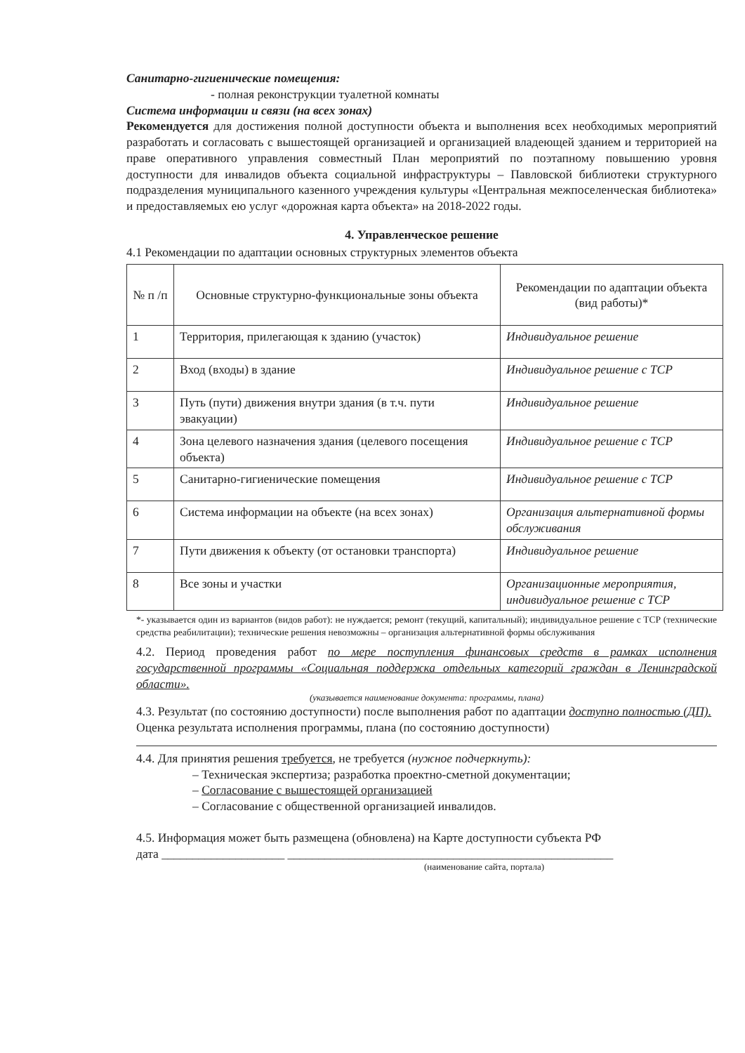Санитарно-гигиенические помещения:
- полная реконструкции туалетной комнаты
Система информации и связи (на всех зонах)
Рекомендуется для достижения полной доступности объекта и выполнения всех необходимых мероприятий разработать и согласовать с вышестоящей организацией и организацией владеющей зданием и территорией на праве оперативного управления совместный План мероприятий по поэтапному повышению уровня доступности для инвалидов объекта социальной инфраструктуры – Павловской библиотеки структурного подразделения муниципального казенного учреждения культуры «Центральная межпоселенческая библиотека» и предоставляемых ею услуг «дорожная карта объекта» на 2018-2022 годы.
4. Управленческое решение
4.1 Рекомендации по адаптации основных структурных элементов объекта
| № п /п | Основные структурно-функциональные зоны объекта | Рекомендации по адаптации объекта (вид работы)* |
| --- | --- | --- |
| 1 | Территория, прилегающая к зданию (участок) | Индивидуальное решение |
| 2 | Вход (входы) в здание | Индивидуальное решение с ТСР |
| 3 | Путь (пути) движения внутри здания (в т.ч. пути эвакуации) | Индивидуальное решение |
| 4 | Зона целевого назначения здания (целевого посещения объекта) | Индивидуальное решение с ТСР |
| 5 | Санитарно-гигиенические помещения | Индивидуальное решение с ТСР |
| 6 | Система информации на объекте (на всех зонах) | Организация альтернативной формы обслуживания |
| 7 | Пути движения к объекту (от остановки транспорта) | Индивидуальное решение |
| 8 | Все зоны и участки | Организационные мероприятия, индивидуальное решение с ТСР |
*- указывается один из вариантов (видов работ): не нуждается; ремонт (текущий, капитальный); индивидуальное решение с ТСР (технические средства реабилитации); технические решения невозможны – организация альтернативной формы обслуживания
4.2. Период проведения работ по мере поступления финансовых средств в рамках исполнения государственной программы «Социальная поддержка отдельных категорий граждан в Ленинградской области».
(указывается наименование документа: программы, плана)
4.3. Результат (по состоянию доступности) после выполнения работ по адаптации доступно полностью (ДП).
Оценка результата исполнения программы, плана (по состоянию доступности)
4.4. Для принятия решения требуется, не требуется (нужное подчеркнуть):
– Техническая экспертиза; разработка проектно-сметной документации;
– Согласование с вышестоящей организацией
– Согласование с общественной организацией инвалидов.
4.5. Информация может быть размещена (обновлена) на Карте доступности субъекта РФ
дата ____________________ _____________________________________________________
(наименование сайта, портала)